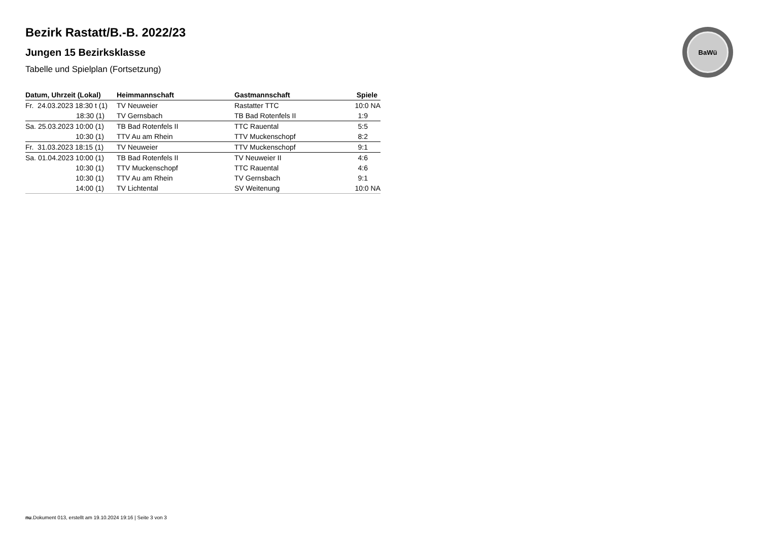BaWü
Bezirk Rastatt/B.-B. 2022/23
Jungen 15 Bezirksklasse
Tabelle und Spielplan (Fortsetzung)
| Datum, Uhrzeit (Lokal) | Heimmannschaft | Gastmannschaft | Spiele |
| --- | --- | --- | --- |
| Fr. 24.03.2023 18:30 t (1) | TV Neuweier | Rastatter TTC | 10:0 NA |
| 18:30 (1) | TV Gernsbach | TB Bad Rotenfels II | 1:9 |
| Sa. 25.03.2023 10:00 (1) | TB Bad Rotenfels II | TTC Rauental | 5:5 |
| 10:30 (1) | TTV Au am Rhein | TTV Muckenschopf | 8:2 |
| Fr. 31.03.2023 18:15 (1) | TV Neuweier | TTV Muckenschopf | 9:1 |
| Sa. 01.04.2023 10:00 (1) | TB Bad Rotenfels II | TV Neuweier II | 4:6 |
| 10:30 (1) | TTV Muckenschopf | TTC Rauental | 4:6 |
| 10:30 (1) | TTV Au am Rhein | TV Gernsbach | 9:1 |
| 14:00 (1) | TV Lichtental | SV Weitenung | 10:0 NA |
nu.Dokument 013, erstellt am 19.10.2024 19:16 | Seite 3 von 3